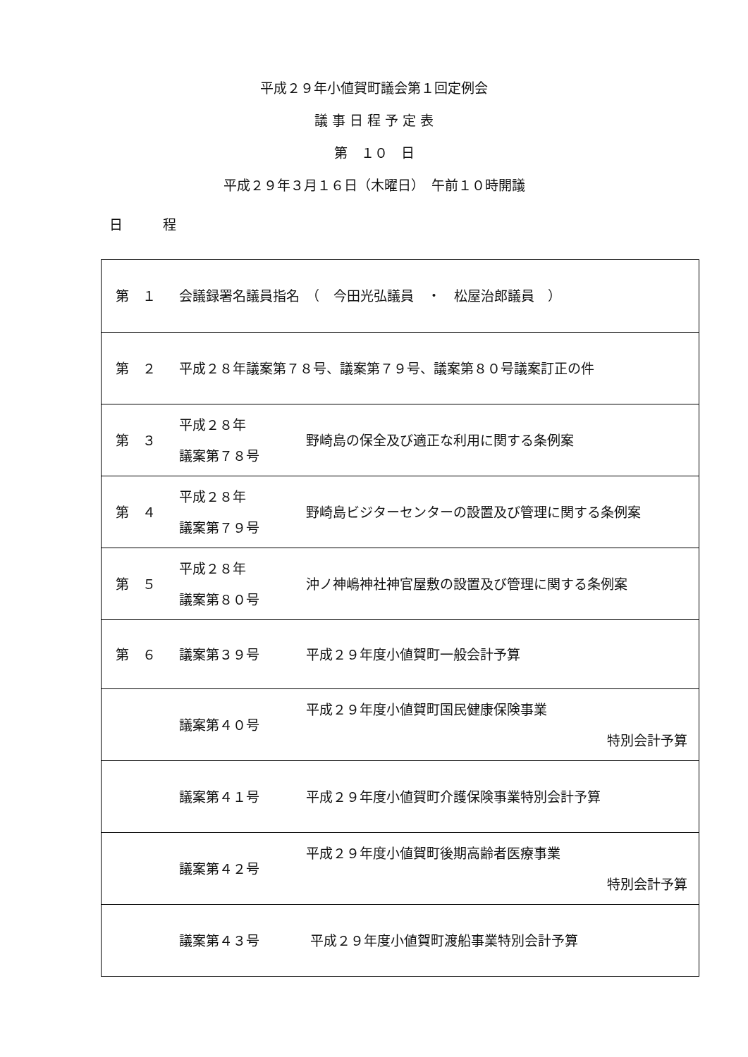平成２９年小値賀町議会第１回定例会
議 事 日 程 予 定 表
第　１０　日
平成２９年３月１６日（木曜日）　午前１０時開議
日　　　程
| 第 １ | 会議録署名議員指名 （ 今田光弘議員 ・ 松屋治郎議員 ） | |
| 第 ２ | 平成２８年議案第７８号、議案第７９号、議案第８０号議案訂正の件 | |
| 第 ３ | 平成２８年 議案第７８号 | 野崎島の保全及び適正な利用に関する条例案 |
| 第 ４ | 平成２８年 議案第７９号 | 野崎島ビジターセンターの設置及び管理に関する条例案 |
| 第 ５ | 平成２８年 議案第８０号 | 沖ノ神嶋神社神官屋敷の設置及び管理に関する条例案 |
| 第 ６ | 議案第３９号 | 平成２９年度小値賀町一般会計予算 |
| | 議案第４０号 | 平成２９年度小値賀町国民健康保険事業 特別会計予算 |
| | 議案第４１号 | 平成２９年度小値賀町介護保険事業特別会計予算 |
| | 議案第４２号 | 平成２９年度小値賀町後期高齢者医療事業 特別会計予算 |
| | 議案第４３号 | 平成２９年度小値賀町渡船事業特別会計予算 |